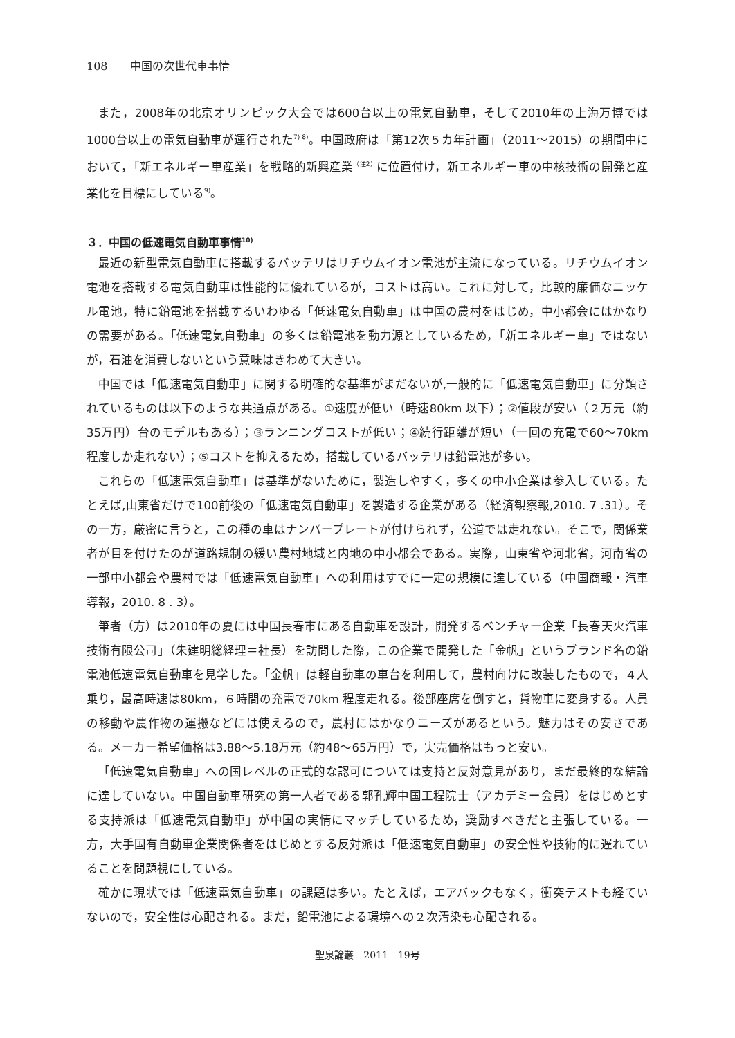108　　中国の次世代車事情
また，2008年の北京オリンピック大会では600台以上の電気自動車，そして2010年の上海万博では1000台以上の電気自動車が運行された<sup>7) 8)</sup>。中国政府は「第12次５カ年計画」（2011〜2015）の期間中において，「新エネルギー車産業」を戦略的新興産業<sup>（注2）</sup>に位置付け，新エネルギー車の中核技術の開発と産業化を目標にしている<sup>9)</sup>。
３．中国の低速電気自動車事情<sup>10)</sup>
最近の新型電気自動車に搭載するバッテリはリチウムイオン電池が主流になっている。リチウムイオン電池を搭載する電気自動車は性能的に優れているが，コストは高い。これに対して，比較的廉価なニッケル電池，特に鉛電池を搭載するいわゆる「低速電気自動車」は中国の農村をはじめ，中小都会にはかなりの需要がある。「低速電気自動車」の多くは鉛電池を動力源としているため，「新エネルギー車」ではないが，石油を消費しないという意味はきわめて大きい。
中国では「低速電気自動車」に関する明確的な基準がまだないが,一般的に「低速電気自動車」に分類されているものは以下のような共通点がある。①速度が低い（時速80km 以下）；②値段が安い（２万元（約35万円）台のモデルもある）；③ランニングコストが低い；④続行距離が短い（一回の充電で60〜70km 程度しか走れない）；⑤コストを抑えるため，搭載しているバッテリは鉛電池が多い。
これらの「低速電気自動車」は基準がないために，製造しやすく，多くの中小企業は参入している。たとえば,山東省だけで100前後の「低速電気自動車」を製造する企業がある（経済観察報,2010. 7 .31）。その一方，厳密に言うと，この種の車はナンバープレートが付けられず，公道では走れない。そこで，関係業者が目を付けたのが道路規制の緩い農村地域と内地の中小都会である。実際，山東省や河北省，河南省の一部中小都会や農村では「低速電気自動車」への利用はすでに一定の規模に達している（中国商報・汽車導報，2010. 8 . 3）。
筆者（方）は2010年の夏には中国長春市にある自動車を設計，開発するベンチャー企業「長春天火汽車技術有限公司」（朱建明総経理＝社長）を訪問した際，この企業で開発した「金帆」というブランド名の鉛電池低速電気自動車を見学した。「金帆」は軽自動車の車台を利用して，農村向けに改装したもので，４人乗り，最高時速は80km，６時間の充電で70km 程度走れる。後部座席を倒すと，貨物車に変身する。人員の移動や農作物の運搬などには使えるので，農村にはかなりニーズがあるという。魅力はその安さである。メーカー希望価格は3.88〜5.18万元（約48〜65万円）で，実売価格はもっと安い。
「低速電気自動車」への国レベルの正式的な認可については支持と反対意見があり，まだ最終的な結論に達していない。中国自動車研究の第一人者である郭孔輝中国工程院士（アカデミー会員）をはじめとする支持派は「低速電気自動車」が中国の実情にマッチしているため，奨励すべきだと主張している。一方，大手国有自動車企業関係者をはじめとする反対派は「低速電気自動車」の安全性や技術的に遅れていることを問題視にしている。
確かに現状では「低速電気自動車」の課題は多い。たとえば，エアバックもなく，衝突テストも経ていないので，安全性は心配される。まだ，鉛電池による環境への２次汚染も心配される。
聖泉論叢　2011　19号